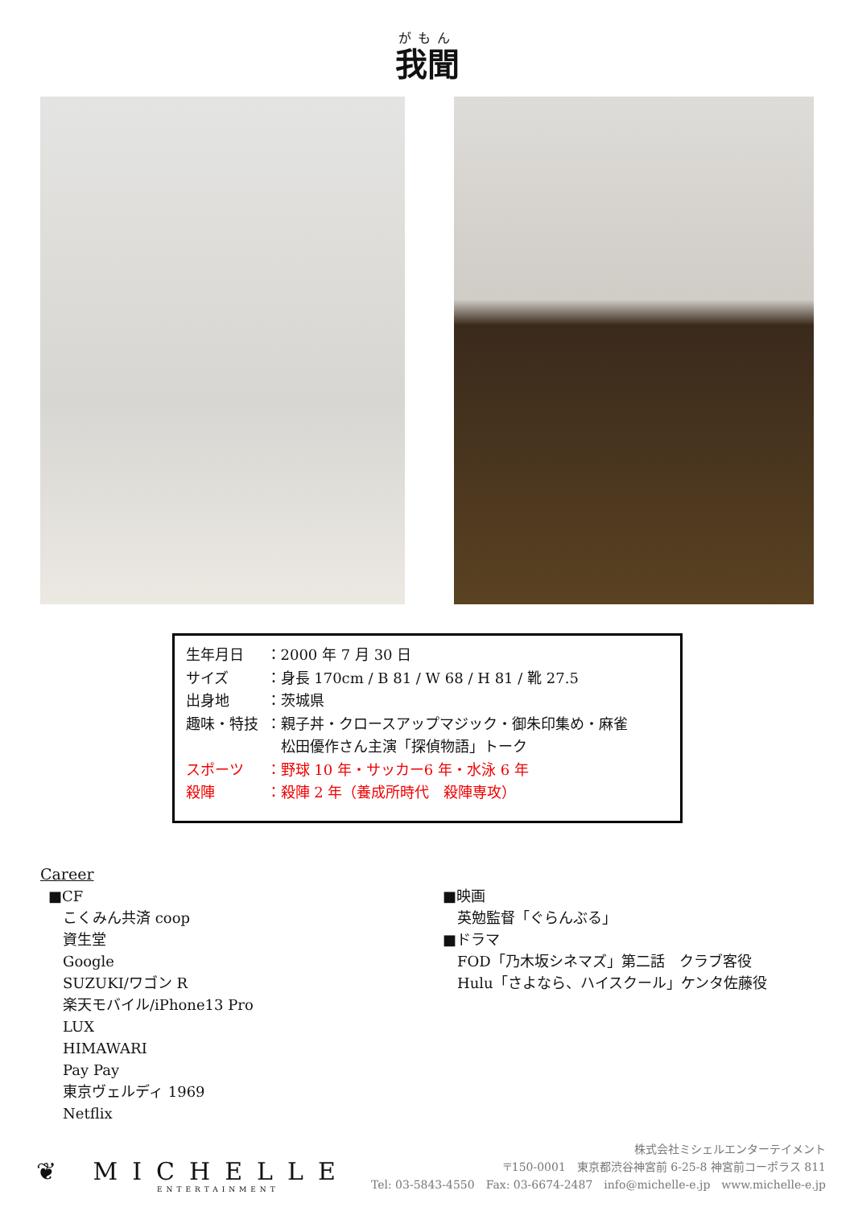がもん
我聞
生年月日 ：2000 年 7 月 30 日
サイズ ：身長 170cm / B 81 / W 68 / H 81 / 靴 27.5
出身地 ：茨城県
趣味・特技 ：親子丼・クロースアップマジック・御朱印集め・麻雀
　松田優作さん主演「探偵物語」トーク
スポーツ ：野球 10 年・サッカー6 年・水泳 6 年
殺陣 ：殺陣 2 年（養成所時代　殺陣専攻）
Career
■CF
こくみん共済 coop
資生堂
Google
SUZUKI/ワゴン R
楽天モバイル/iPhone13 Pro
LUX
HIMAWARI
Pay Pay
東京ヴェルディ 1969
Netflix
■映画
英勉監督「ぐらんぶる」
■ドラマ
FOD「乃木坂シネマズ」第二話　クラブ客役
Hulu「さよなら、ハイスクール」ケンタ佐藤役
❦ MICHELLE
ENTERTAINMENT
株式会社ミシェルエンターテイメント
〒150-0001　東京都渋谷神宮前 6-25-8 神宮前コーポラス 811
Tel: 03-5843-4550　Fax: 03-6674-2487　info@michelle-e.jp　www.michelle-e.jp